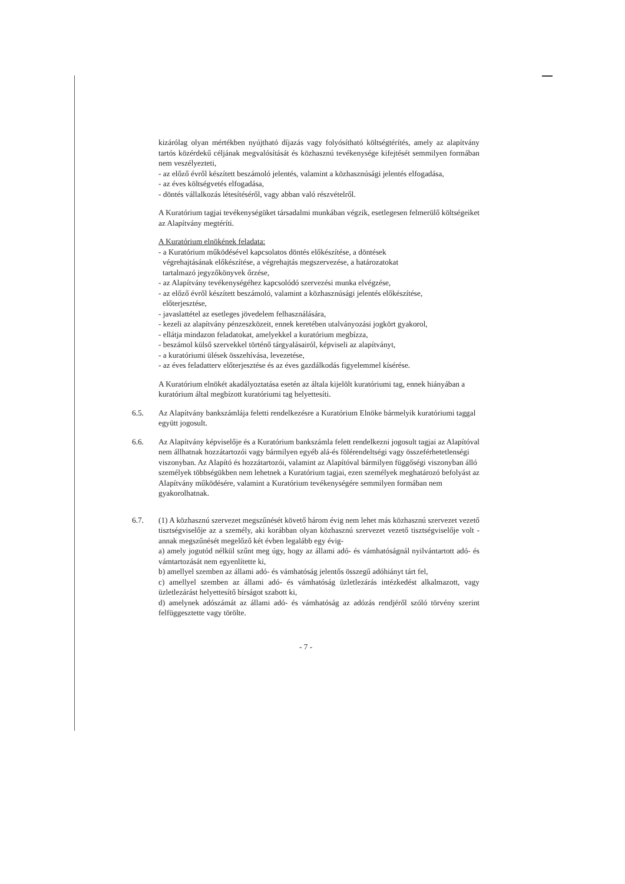kizárólag olyan mértékben nyújtható díjazás vagy folyósítható költségtérítés, amely az alapítvány tartós közérdekű céljának megvalósítását és közhasznú tevékenysége kifejtését semmilyen formában nem veszélyezteti,
- az előző évről készített beszámoló jelentés, valamint a közhasznúsági jelentés elfogadása,
- az éves költségvetés elfogadása,
- döntés vállalkozás létesítéséről, vagy abban való részvételről.
A Kuratórium tagjai tevékenységüket társadalmi munkában végzik, esetlegesen felmerülő költségeiket az Alapítvány megtéríti.
A Kuratórium elnökének feladata:
- a Kuratórium működésével kapcsolatos döntés előkészítése, a döntések
végrehajtásának előkészítése, a végrehajtás megszervezése, a határozatokat
tartalmazó jegyzőkönyvek őrzése,
- az Alapítvány tevékenységéhez kapcsolódó szervezési munka elvégzése,
- az előző évről készített beszámoló, valamint a közhasznúsági jelentés előkészítése,
előterjesztése,
- javaslattétel az esetleges jövedelem felhasználására,
- kezeli az alapítvány pénzeszközeit, ennek keretében utalványozási jogkört gyakorol,
- ellátja mindazon feladatokat, amelyekkel a kuratórium megbízza,
- beszámol külső szervekkel történő tárgyalásairól, képviseli az alapítványt,
- a kuratóriumi ülések összehívása, levezetése,
- az éves feladatterv előterjesztése és az éves gazdálkodás figyelemmel kísérése.
A Kuratórium elnökét akadályoztatása esetén az általa kijelölt kuratóriumi tag, ennek hiányában a kuratórium által megbízott kuratóriumi tag helyettesíti.
6.5. Az Alapítvány bankszámlája feletti rendelkezésre a Kuratórium Elnöke bármelyik kuratóriumi taggal együtt jogosult.
6.6. Az Alapítvány képviselője és a Kuratórium bankszámla felett rendelkezni jogosult tagjai az Alapítóval nem állhatnak hozzátartozói vagy bármilyen egyéb alá-és fölérendeltségi vagy összeférhetetlenségi viszonyban. Az Alapító és hozzátartozói, valamint az Alapítóval bármilyen függőségi viszonyban álló személyek többségükben nem lehetnek a Kuratórium tagjai, ezen személyek meghatározó befolyást az Alapítvány működésére, valamint a Kuratórium tevékenységére semmilyen formában nem gyakorolhatnak.
6.7. (1) A közhasznú szervezet megszűnését követő három évig nem lehet más közhasznú szervezet vezető tisztségviselője az a személy, aki korábban olyan közhasznú szervezet vezető tisztségviselője volt - annak megszűnését megelőző két évben legalább egy évig-
a) amely jogutód nélkül szűnt meg úgy, hogy az állami adó- és vámhatóságnál nyilvántartott adó- és vámtartozását nem egyenlítette ki,
b) amellyel szemben az állami adó- és vámhatóság jelentős összegű adóhiányt tárt fel,
c) amellyel szemben az állami adó- és vámhatóság üzletlezárás intézkedést alkalmazott, vagy üzletlezárást helyettesítő bírságot szabott ki,
d) amelynek adószámát az állami adó- és vámhatóság az adózás rendjéről szóló törvény szerint felfüggesztette vagy törölte.
- 7 -